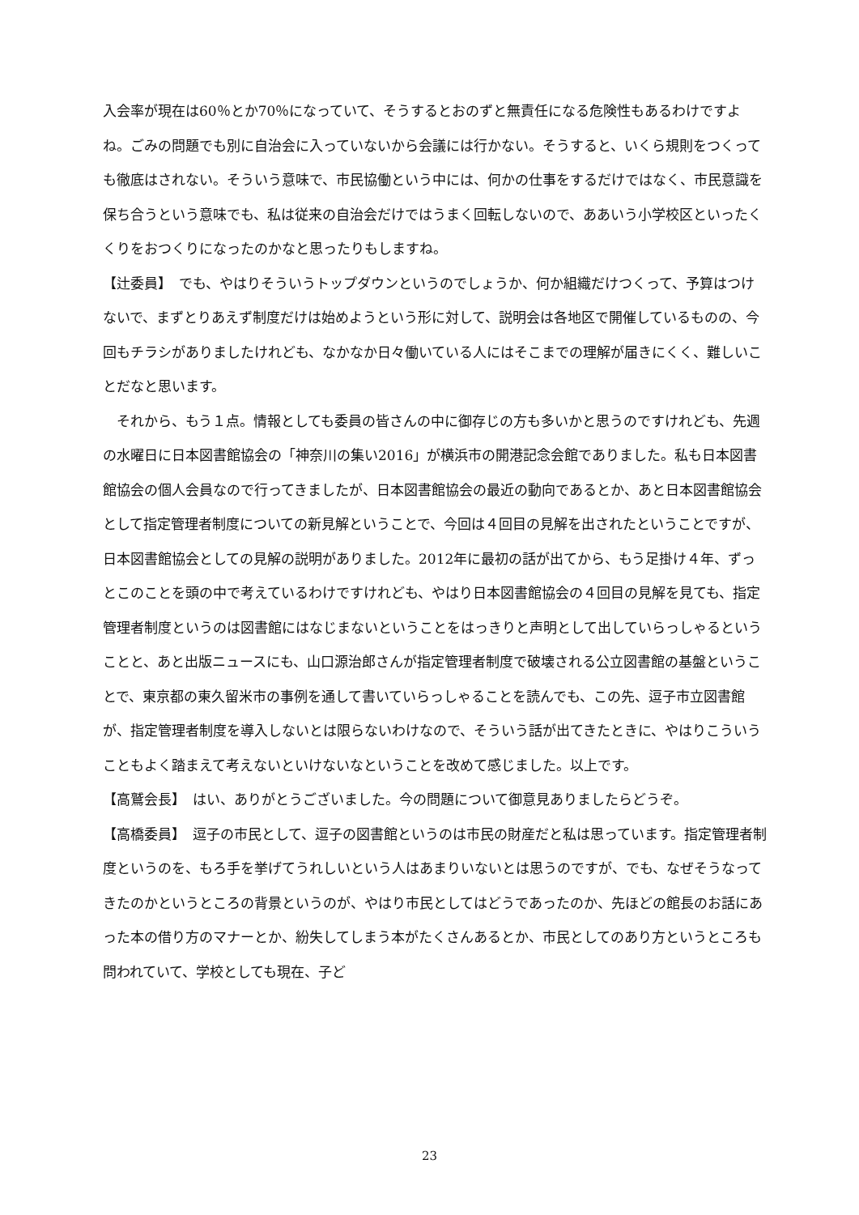入会率が現在は60％とか70％になっていて、そうするとおのずと無責任になる危険性もあるわけですよね。ごみの問題でも別に自治会に入っていないから会議には行かない。そうすると、いくら規則をつくっても徹底はされない。そういう意味で、市民協働という中には、何かの仕事をするだけではなく、市民意識を保ち合うという意味でも、私は従来の自治会だけではうまく回転しないので、ああいう小学校区といったくくりをおつくりになったのかなと思ったりもしますね。
【辻委員】　でも、やはりそういうトップダウンというのでしょうか、何か組織だけつくって、予算はつけないで、まずとりあえず制度だけは始めようという形に対して、説明会は各地区で開催しているものの、今回もチラシがありましたけれども、なかなか日々働いている人にはそこまでの理解が届きにくく、難しいことだなと思います。
　それから、もう１点。情報としても委員の皆さんの中に御存じの方も多いかと思うのですけれども、先週の水曜日に日本図書館協会の「神奈川の集い2016」が横浜市の開港記念会館でありました。私も日本図書館協会の個人会員なので行ってきましたが、日本図書館協会の最近の動向であるとか、あと日本図書館協会として指定管理者制度についての新見解ということで、今回は４回目の見解を出されたということですが、日本図書館協会としての見解の説明がありました。2012年に最初の話が出てから、もう足掛け４年、ずっとこのことを頭の中で考えているわけですけれども、やはり日本図書館協会の４回目の見解を見ても、指定管理者制度というのは図書館にはなじまないということをはっきりと声明として出していらっしゃるということと、あと出版ニュースにも、山口源治郎さんが指定管理者制度で破壊される公立図書館の基盤ということで、東京都の東久留米市の事例を通して書いていらっしゃることを読んでも、この先、逗子市立図書館が、指定管理者制度を導入しないとは限らないわけなので、そういう話が出てきたときに、やはりこういうこともよく踏まえて考えないといけないなということを改めて感じました。以上です。
【高鷲会長】　はい、ありがとうございました。今の問題について御意見ありましたらどうぞ。
【高橋委員】　逗子の市民として、逗子の図書館というのは市民の財産だと私は思っています。指定管理者制度というのを、もろ手を挙げてうれしいという人はあまりいないとは思うのですが、でも、なぜそうなってきたのかというところの背景というのが、やはり市民としてはどうであったのか、先ほどの館長のお話にあった本の借り方のマナーとか、紛失してしまう本がたくさんあるとか、市民としてのあり方というところも問われていて、学校としても現在、子ど
23